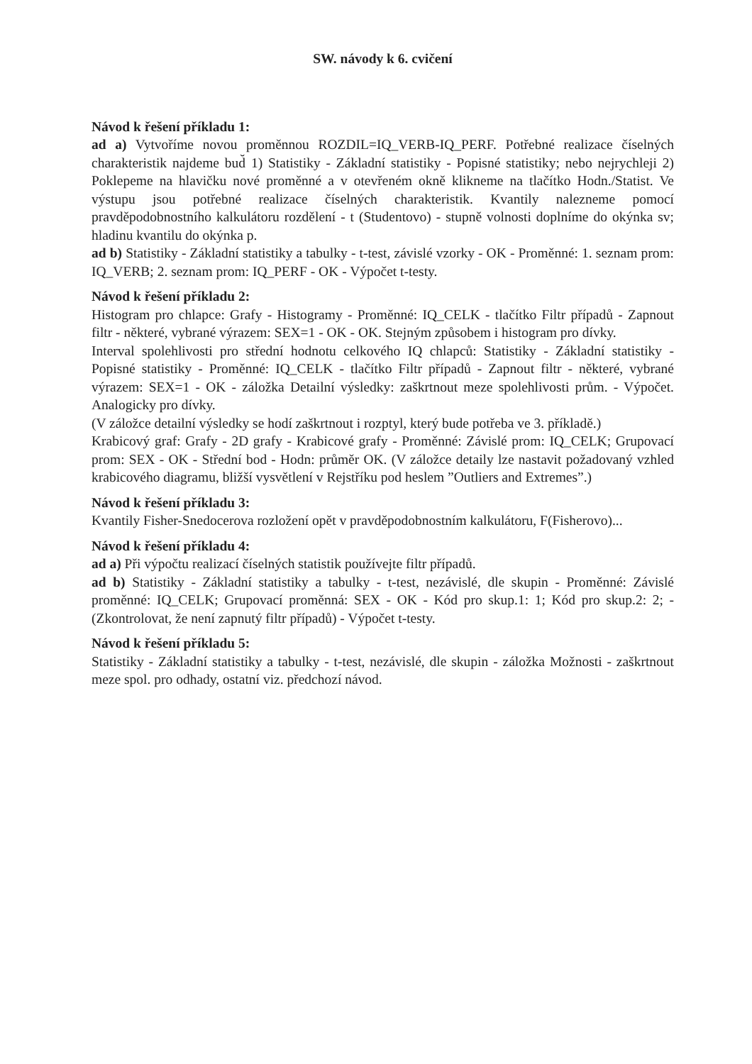SW. návody k 6. cvičení
Návod k řešení příkladu 1:
ad a) Vytvoříme novou proměnnou ROZDIL=IQ_VERB-IQ_PERF. Potřebné realizace číselných charakteristik najdeme bud̆ 1) Statistiky - Základní statistiky - Popisné statistiky; nebo nejrychleji 2) Poklepeme na hlavičku nové proměnné a v otevřeném okně klikneme na tlačítko Hodn./Statist. Ve výstupu jsou potřebné realizace číselných charakteristik. Kvantily nalezneme pomocí pravděpodobnostního kalkulátoru rozdělení - t (Studentovo) - stupně volnosti doplníme do okýnka sv; hladinu kvantilu do okýnka p.
ad b) Statistiky - Základní statistiky a tabulky - t-test, závislé vzorky - OK - Proměnné: 1. seznam prom: IQ_VERB; 2. seznam prom: IQ_PERF - OK - Výpočet t-testy.
Návod k řešení příkladu 2:
Histogram pro chlapce: Grafy - Histogramy - Proměnné: IQ_CELK - tlačítko Filtr případů - Zapnout filtr - některé, vybrané výrazem: SEX=1 - OK - OK. Stejným způsobem i histogram pro dívky.
Interval spolehlivosti pro střední hodnotu celkového IQ chlapců: Statistiky - Základní statistiky - Popisné statistiky - Proměnné: IQ_CELK - tlačítko Filtr případů - Zapnout filtr - některé, vybrané výrazem: SEX=1 - OK - záložka Detailní výsledky: zaškrtnout meze spolehlivosti prům. - Výpočet. Analogicky pro dívky.
(V záložce detailní výsledky se hodí zaškrtnout i rozptyl, který bude potřeba ve 3. příkladě.)
Krabicový graf: Grafy - 2D grafy - Krabicové grafy - Proměnné: Závislé prom: IQ_CELK; Grupovací prom: SEX - OK - Střední bod - Hodn: průměr OK. (V záložce detaily lze nastavit požadovaný vzhled krabicového diagramu, bližší vysvětlení v Rejstříku pod heslem ”Outliers and Extremes”.)
Návod k řešení příkladu 3:
Kvantily Fisher-Snedocerova rozložení opět v pravděpodobnostním kalkulátoru, F(Fisherovo)...
Návod k řešení příkladu 4:
ad a) Při výpočtu realizací číselných statistik používejte filtr případů.
ad b) Statistiky - Základní statistiky a tabulky - t-test, nezávislé, dle skupin - Proměnné: Závislé proměnné: IQ_CELK; Grupovací proměnná: SEX - OK - Kód pro skup.1: 1; Kód pro skup.2: 2; - (Zkontrolovat, že není zapnutý filtr případů) - Výpočet t-testy.
Návod k řešení příkladu 5:
Statistiky - Základní statistiky a tabulky - t-test, nezávislé, dle skupin - záložka Možnosti - zaškrtnout meze spol. pro odhady, ostatní viz. předchozí návod.